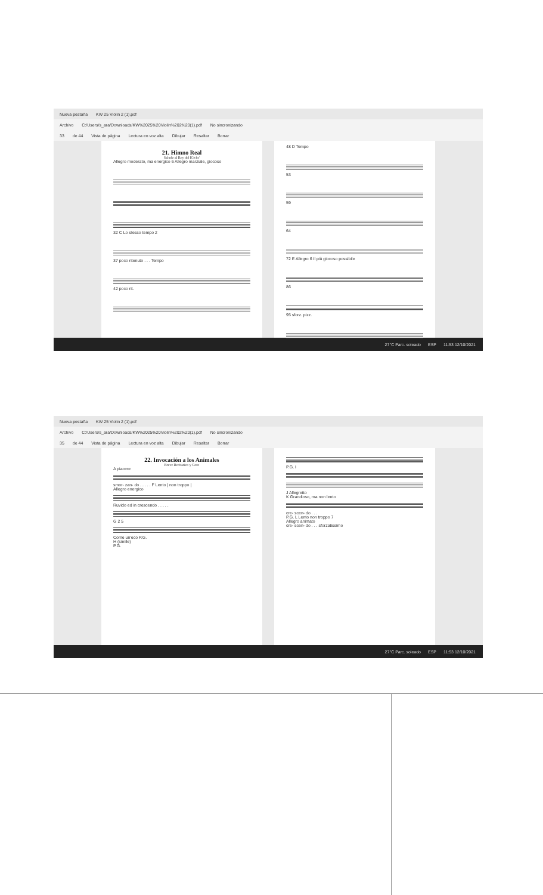Nueva pestaña KW 25 Violin 2 (1).pdf
Archivo C:/Users/s_ara/Downloads/KW%2025%20Violin%202%20(1).pdf No sincronizando
33 de 44 Vista de página Lectura en voz alta Dibujar Resaltar Borrar
21. Himno Real
Saludo al Rey del K'iche'
Allegro moderato, ma energico 6 Allegro marziale, giocoso
32 C Lo stesso tempo 2
37 poco ritenuto . . . Tempo
42 poco rit.
48 D Tempo
53
59
64
72 E Allegro 6 Il più giocoso possibile
86
95 sforz. pizz.
27°C Parc. soleado ESP 11:53 12/10/2021
Nueva pestaña KW 25 Violin 2 (1).pdf
Archivo C:/Users/s_ara/Downloads/KW%2025%20Violin%202%20(1).pdf No sincronizando
35 de 44 Vista de página Lectura en voz alta Dibujar Resaltar Borrar
22. Invocación a los Animales
Breve Recitativo y Coro
A piacere
smor- zan- do . . . . . F Lento | non troppo |
Allegro energico
Ruvido ed in crescendo . . . . .
G 2 5
Come un'eco P.G.
H (simile)
P.G.
P.G. I
J Allegretto
K Grandioso, ma non lento
cre- scen- do . . .
P.G. L Lento non troppo 7
Allegro animato
cre- scen- do . . . sforzatissimo
27°C Parc. soleado ESP 11:53 12/10/2021